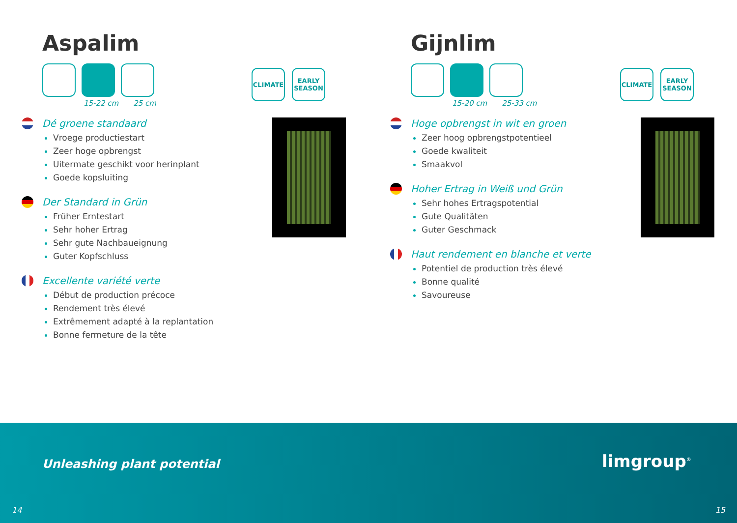Aspalim
15-22 cm 25 cm
CLIMATE EARLY SEASON
Dé groene standaard
Vroege productiestart
Zeer hoge opbrengst
Uitermate geschikt voor herinplant
Goede kopsluiting
Der Standard in Grün
Früher Erntestart
Sehr hoher Ertrag
Sehr gute Nachbaueignung
Guter Kopfschluss
Excellente variété verte
Début de production précoce
Rendement très élevé
Extrêmement adapté à la replantation
Bonne fermeture de la tête
Gijnlim
15-20 cm 25-33 cm
CLIMATE EARLY SEASON
Hoge opbrengst in wit en groen
Zeer hoog opbrengstpotentieel
Goede kwaliteit
Smaakvol
Hoher Ertrag in Weiß und Grün
Sehr hohes Ertragspotential
Gute Qualitäten
Guter Geschmack
Haut rendement en blanche et verte
Potentiel de production très élevé
Bonne qualité
Savoureuse
Unleashing plant potential limgroup<sup>®</sup>
14 15